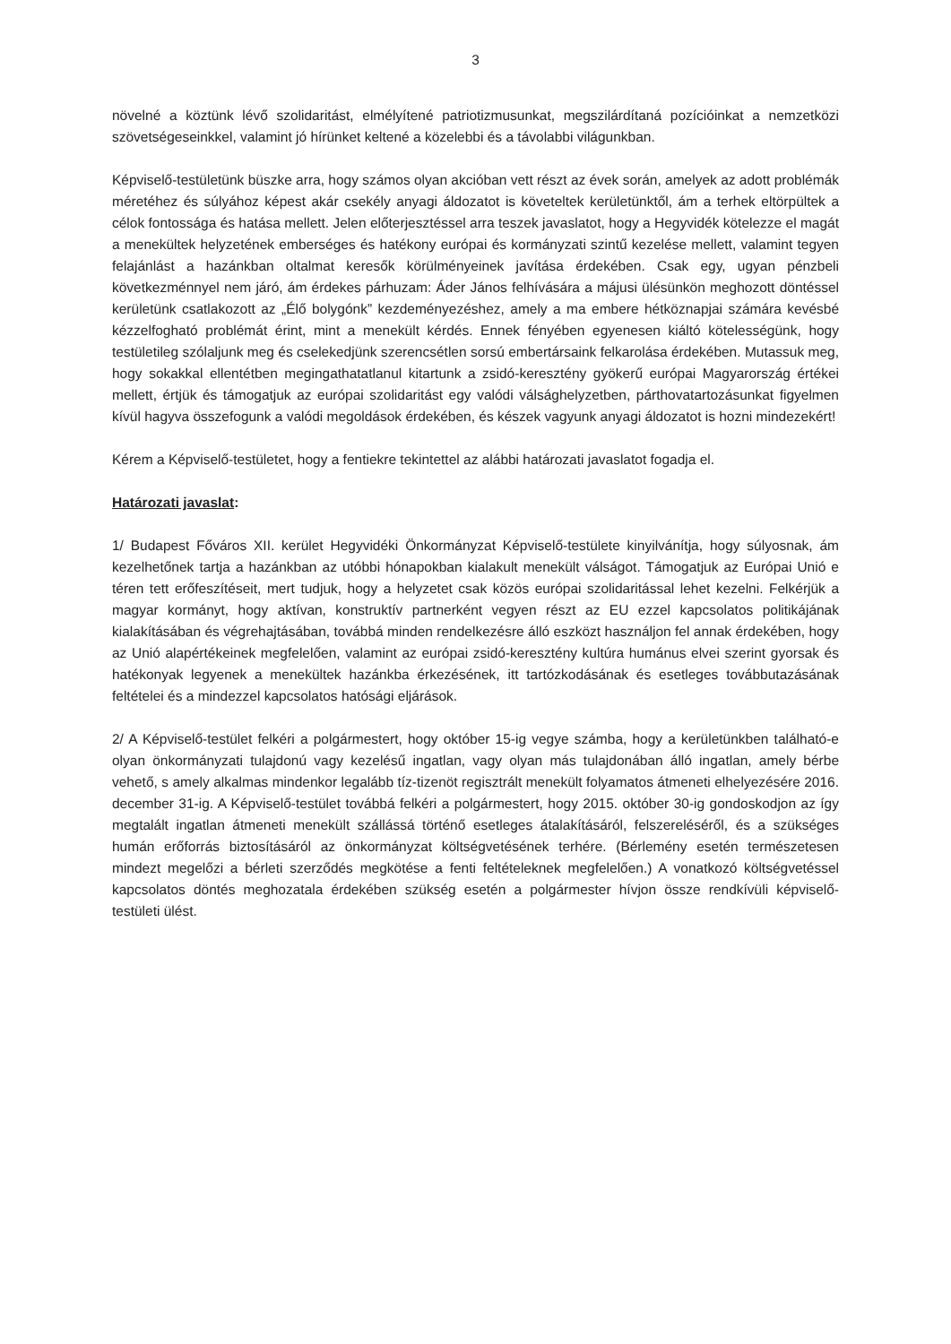3
növelné a köztünk lévő szolidaritást, elmélyítené patriotizmusunkat, megszilárdítaná pozícióinkat a nemzetközi szövetségeseinkkel, valamint jó hírünket keltené a közelebbi és a távolabbi világunkban.
Képviselő-testületünk büszke arra, hogy számos olyan akcióban vett részt az évek során, amelyek az adott problémák méretéhez és súlyához képest akár csekély anyagi áldozatot is követeltek kerületünktől, ám a terhek eltörpültek a célok fontossága és hatása mellett. Jelen előterjesztéssel arra teszek javaslatot, hogy a Hegyvidék kötelezze el magát a menekültek helyzetének emberséges és hatékony európai és kormányzati szintű kezelése mellett, valamint tegyen felajánlást a hazánkban oltalmat keresők körülményeinek javítása érdekében. Csak egy, ugyan pénzbeli következménnyel nem járó, ám érdekes párhuzam: Áder János felhívására a májusi ülésünkön meghozott döntéssel kerületünk csatlakozott az „Élő bolygónk” kezdeményezéshez, amely a ma embere hétköznapjai számára kevésbé kézzelfogható problémát érint, mint a menekült kérdés. Ennek fényében egyenesen kiáltó kötelességünk, hogy testületileg szólaljunk meg és cselekedjünk szerencsétlen sorsú embertársaink felkarolása érdekében. Mutassuk meg, hogy sokakkal ellentétben megingathatatlanul kitartunk a zsidó-keresztény gyökerű európai Magyarország értékei mellett, értjük és támogatjuk az európai szolidaritást egy valódi válsághelyzetben, párthovatartozásunkat figyelmen kívül hagyva összefogunk a valódi megoldások érdekében, és készek vagyunk anyagi áldozatot is hozni mindezekért!
Kérem a Képviselő-testületet, hogy a fentiekre tekintettel az alábbi határozati javaslatot fogadja el.
Határozati javaslat:
1/ Budapest Főváros XII. kerület Hegyvidéki Önkormányzat Képviselő-testülete kinyilvánítja, hogy súlyosnak, ám kezelhetőnek tartja a hazánkban az utóbbi hónapokban kialakult menekült válságot. Támogatjuk az Európai Unió e téren tett erőfeszítéseit, mert tudjuk, hogy a helyzetet csak közös európai szolidaritással lehet kezelni. Felkérjük a magyar kormányt, hogy aktívan, konstruktív partnerként vegyen részt az EU ezzel kapcsolatos politikájának kialakításában és végrehajtásában, továbbá minden rendelkezésre álló eszközt használjon fel annak érdekében, hogy az Unió alapértékeinek megfelelően, valamint az európai zsidó-keresztény kultúra humánus elvei szerint gyorsak és hatékonyak legyenek a menekültek hazánkba érkezésének, itt tartózkodásának és esetleges továbbutazásának feltételei és a mindezzel kapcsolatos hatósági eljárások.
2/ A Képviselő-testület felkéri a polgármestert, hogy október 15-ig vegye számba, hogy a kerületünkben található-e olyan önkormányzati tulajdonú vagy kezelésű ingatlan, vagy olyan más tulajdonában álló ingatlan, amely bérbe vehető, s amely alkalmas mindenkor legalább tíz-tizenöt regisztrált menekült folyamatos átmeneti elhelyezésére 2016. december 31-ig. A Képviselő-testület továbbá felkéri a polgármestert, hogy 2015. október 30-ig gondoskodjon az így megtalált ingatlan átmeneti menekült szállássá történő esetleges átalakításáról, felszereléséről, és a szükséges humán erőforrás biztosításáról az önkormányzat költségvetésének terhére. (Bérlemény esetén természetesen mindezt megelőzi a bérleti szerződés megkötése a fenti feltételeknek megfelelően.) A vonatkozó költségvetéssel kapcsolatos döntés meghozatala érdekében szükség esetén a polgármester hívjon össze rendkívüli képviselő-testületi ülést.